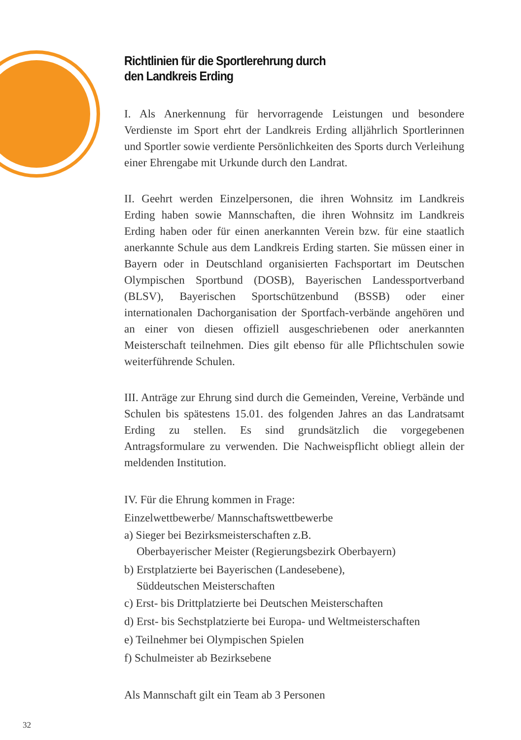Richtlinien für die Sportlerehrung durch
den Landkreis Erding
I. Als Anerkennung für hervorragende Leistungen und besondere Verdienste im Sport ehrt der Landkreis Erding alljährlich Sportlerinnen und Sportler sowie verdiente Persönlichkeiten des Sports durch Verleihung einer Ehrengabe mit Urkunde durch den Landrat.
II. Geehrt werden Einzelpersonen, die ihren Wohnsitz im Landkreis Erding haben sowie Mannschaften, die ihren Wohnsitz im Landkreis Erding haben oder für einen anerkannten Verein bzw. für eine staatlich anerkannte Schule aus dem Landkreis Erding starten. Sie müssen einer in Bayern oder in Deutschland organisierten Fachsportart im Deutschen Olympischen Sportbund (DOSB), Bayerischen Landessportverband (BLSV), Bayerischen Sportschützenbund (BSSB) oder einer internationalen Dachorganisation der Sportfach-verbände angehören und an einer von diesen offiziell ausgeschriebenen oder anerkannten Meisterschaft teilnehmen. Dies gilt ebenso für alle Pflichtschulen sowie weiterführende Schulen.
III. Anträge zur Ehrung sind durch die Gemeinden, Vereine, Verbände und Schulen bis spätestens 15.01. des folgenden Jahres an das Landratsamt Erding zu stellen. Es sind grundsätzlich die vorgegebenen Antragsformulare zu verwenden. Die Nachweispflicht obliegt allein der meldenden Institution.
IV. Für die Ehrung kommen in Frage:
Einzelwettbewerbe/ Mannschaftswettbewerbe
a) Sieger bei Bezirksmeisterschaften z.B.
Oberbayerischer Meister (Regierungsbezirk Oberbayern)
b) Erstplatzierte bei Bayerischen (Landesebene),
Süddeutschen Meisterschaften
c) Erst- bis Drittplatzierte bei Deutschen Meisterschaften
d) Erst- bis Sechstplatzierte bei Europa- und Weltmeisterschaften
e) Teilnehmer bei Olympischen Spielen
f) Schulmeister ab Bezirksebene
Als Mannschaft gilt ein Team ab 3 Personen
32